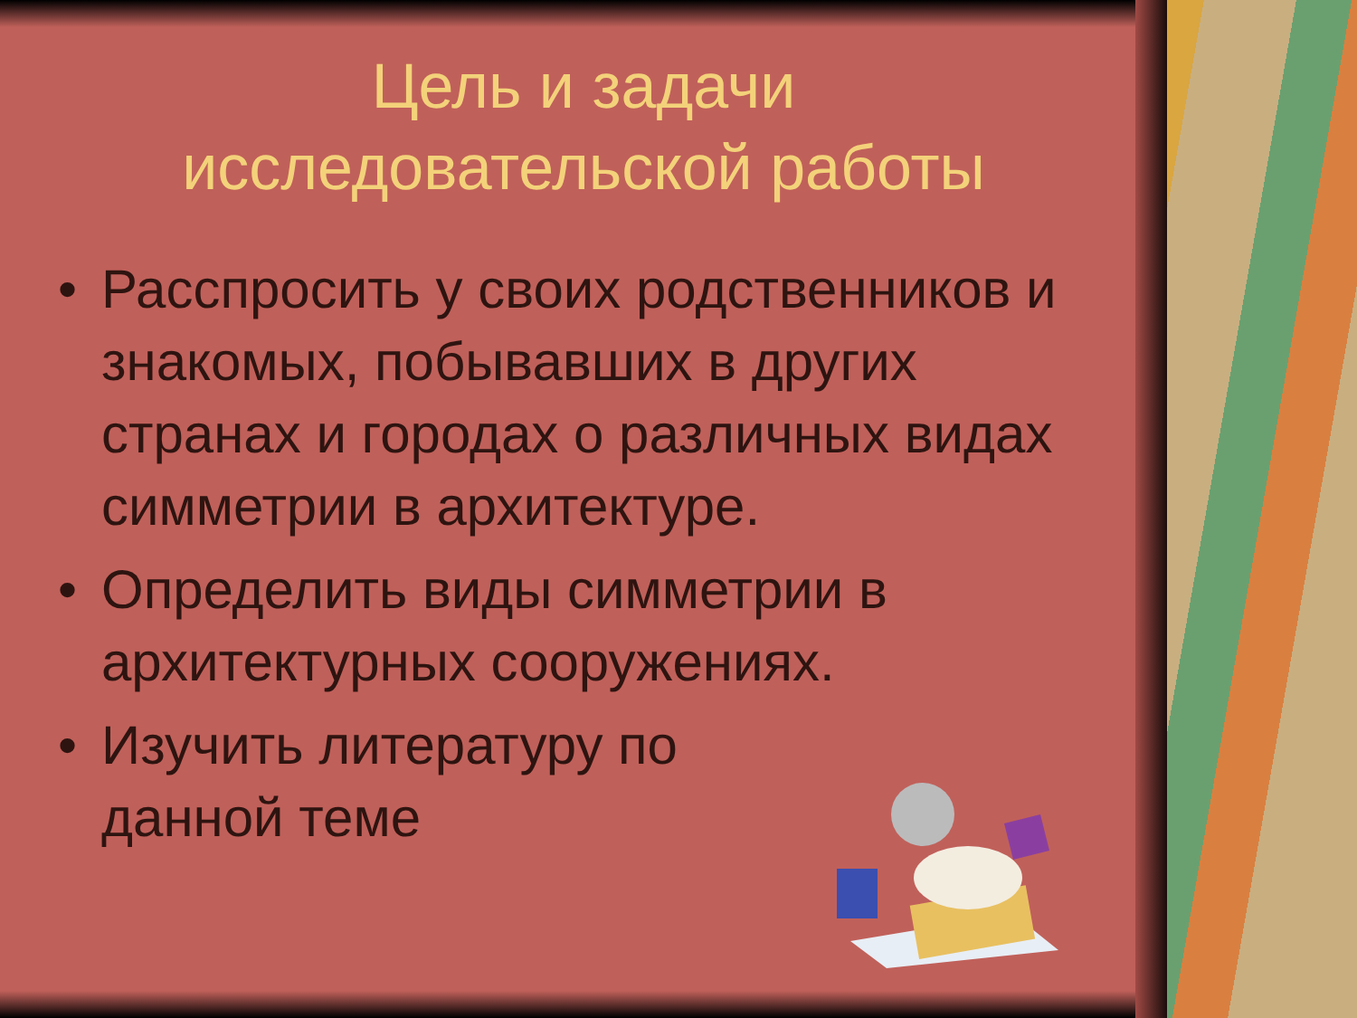Цель и задачи
исследовательской работы
• Расспросить у своих родственников и знакомых, побывавших в других странах и городах о различных видах симметрии в архитектуре.
• Определить виды симметрии в архитектурных сооружениях.
• Изучить литературу по
данной теме